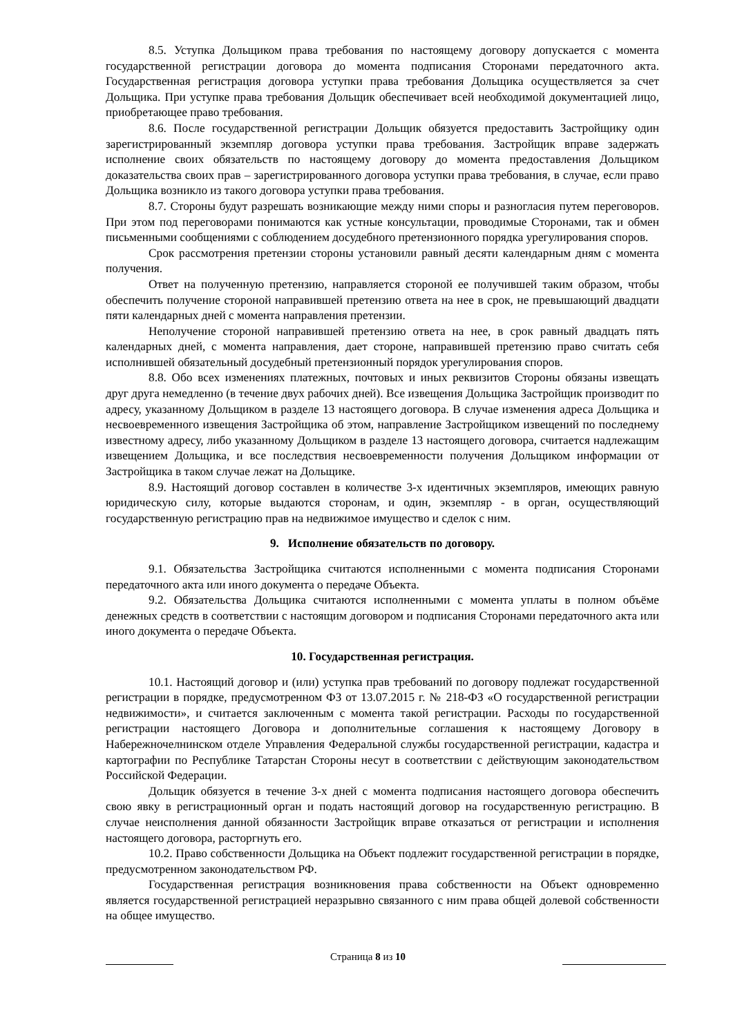8.5. Уступка Дольщиком права требования по настоящему договору допускается с момента государственной регистрации договора до момента подписания Сторонами передаточного акта. Государственная регистрация договора уступки права требования Дольщика осуществляется за счет Дольщика. При уступке права требования Дольщик обеспечивает всей необходимой документацией лицо, приобретающее право требования.
8.6. После государственной регистрации Дольщик обязуется предоставить Застройщику один зарегистрированный экземпляр договора уступки права требования. Застройщик вправе задержать исполнение своих обязательств по настоящему договору до момента предоставления Дольщиком доказательства своих прав – зарегистрированного договора уступки права требования, в случае, если право Дольщика возникло из такого договора уступки права требования.
8.7. Стороны будут разрешать возникающие между ними споры и разногласия путем переговоров. При этом под переговорами понимаются как устные консультации, проводимые Сторонами, так и обмен письменными сообщениями с соблюдением досудебного претензионного порядка урегулирования споров.
Срок рассмотрения претензии стороны установили равный десяти календарным дням с момента получения.
Ответ на полученную претензию, направляется стороной ее получившей таким образом, чтобы обеспечить получение стороной направившей претензию ответа на нее в срок, не превышающий двадцати пяти календарных дней с момента направления претензии.
Неполучение стороной направившей претензию ответа на нее, в срок равный двадцать пять календарных дней, с момента направления, дает стороне, направившей претензию право считать себя исполнившей обязательный досудебный претензионный порядок урегулирования споров.
8.8. Обо всех изменениях платежных, почтовых и иных реквизитов Стороны обязаны извещать друг друга немедленно (в течение двух рабочих дней). Все извещения Дольщика Застройщик производит по адресу, указанному Дольщиком в разделе 13 настоящего договора. В случае изменения адреса Дольщика и несвоевременного извещения Застройщика об этом, направление Застройщиком извещений по последнему известному адресу, либо указанному Дольщиком в разделе 13 настоящего договора, считается надлежащим извещением Дольщика, и все последствия несвоевременности получения Дольщиком информации от Застройщика в таком случае лежат на Дольщике.
8.9. Настоящий договор составлен в количестве 3-х идентичных экземпляров, имеющих равную юридическую силу, которые выдаются сторонам, и один, экземпляр - в орган, осуществляющий государственную регистрацию прав на недвижимое имущество и сделок с ним.
9. Исполнение обязательств по договору.
9.1. Обязательства Застройщика считаются исполненными с момента подписания Сторонами передаточного акта или иного документа о передаче Объекта.
9.2. Обязательства Дольщика считаются исполненными с момента уплаты в полном объёме денежных средств в соответствии с настоящим договором и подписания Сторонами передаточного акта или иного документа о передаче Объекта.
10. Государственная регистрация.
10.1. Настоящий договор и (или) уступка прав требований по договору подлежат государственной регистрации в порядке, предусмотренном ФЗ от 13.07.2015 г. № 218-ФЗ «О государственной регистрации недвижимости», и считается заключенным с момента такой регистрации. Расходы по государственной регистрации настоящего Договора и дополнительные соглашения к настоящему Договору в Набережночелнинском отделе Управления Федеральной службы государственной регистрации, кадастра и картографии по Республике Татарстан Стороны несут в соответствии с действующим законодательством Российской Федерации.
Дольщик обязуется в течение 3-х дней с момента подписания настоящего договора обеспечить свою явку в регистрационный орган и подать настоящий договор на государственную регистрацию. В случае неисполнения данной обязанности Застройщик вправе отказаться от регистрации и исполнения настоящего договора, расторгнуть его.
10.2. Право собственности Дольщика на Объект подлежит государственной регистрации в порядке, предусмотренном законодательством РФ.
Государственная регистрация возникновения права собственности на Объект одновременно является государственной регистрацией неразрывно связанного с ним права общей долевой собственности на общее имущество.
Страница 8 из 10